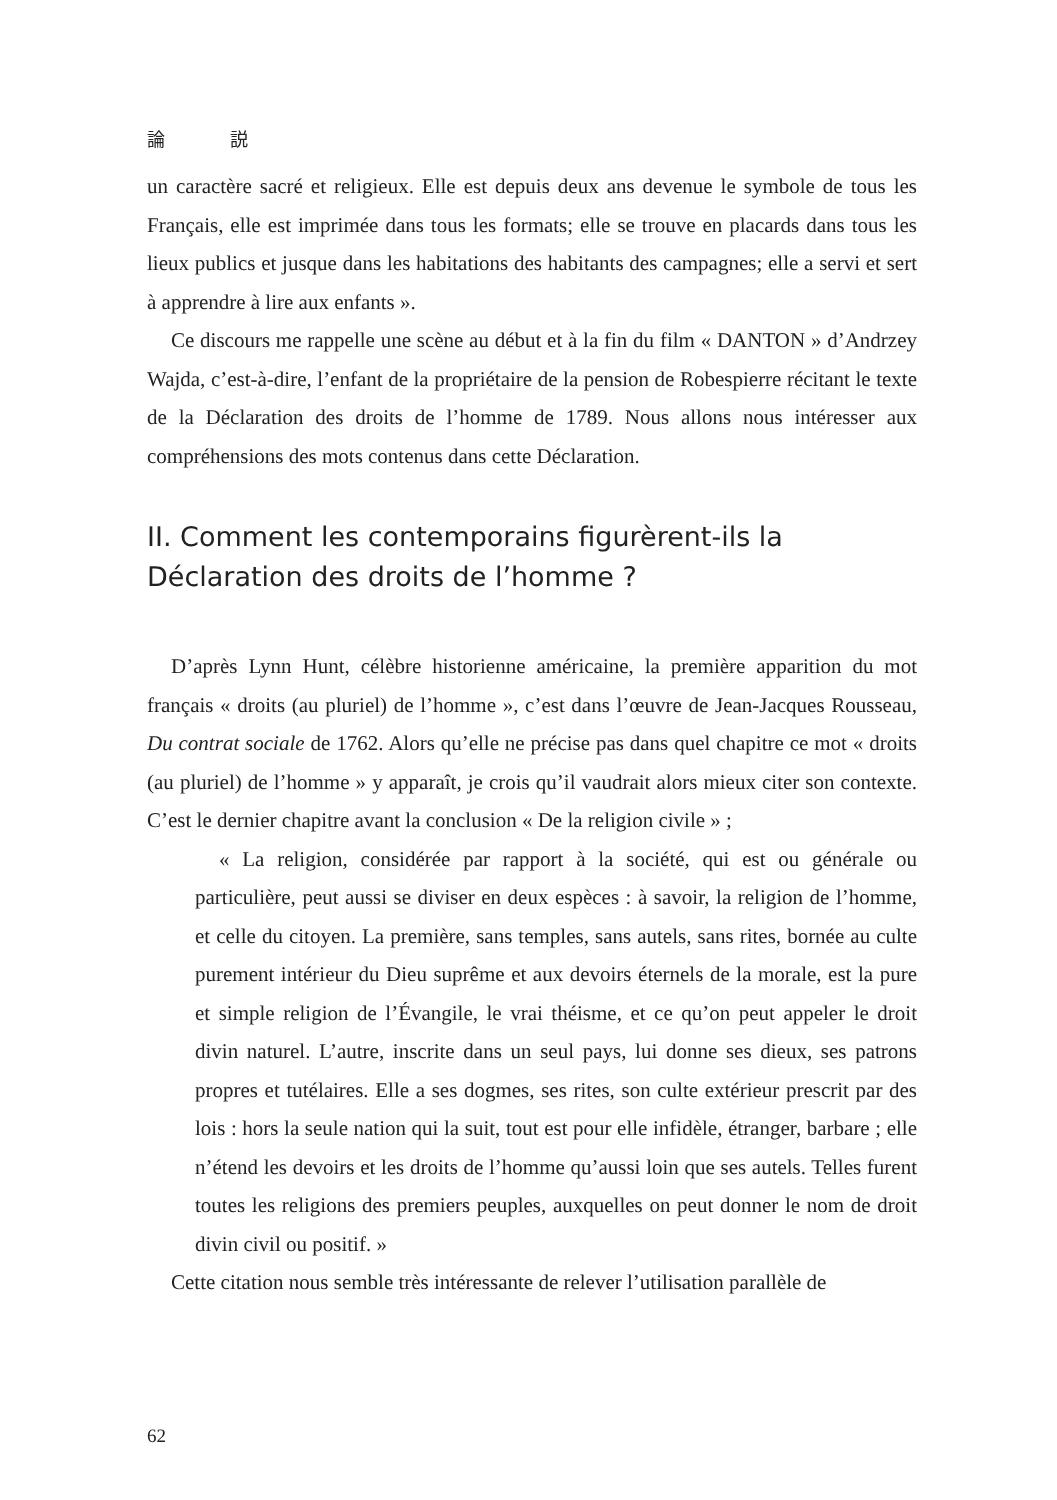論 説
un caractère sacré et religieux. Elle est depuis deux ans devenue le symbole de tous les Français, elle est imprimée dans tous les formats; elle se trouve en placards dans tous les lieux publics et jusque dans les habitations des habitants des campagnes; elle a servi et sert à apprendre à lire aux enfants ».
Ce discours me rappelle une scène au début et à la fin du film « DANTON » d’Andrzey Wajda, c’est-à-dire, l’enfant de la propriétaire de la pension de Robespierre récitant le texte de la Déclaration des droits de l’homme de 1789. Nous allons nous intéresser aux compréhensions des mots contenus dans cette Déclaration.
II. Comment les contemporains figurèrent-ils la Déclaration des droits de l’homme ?
D’après Lynn Hunt, célèbre historienne américaine, la première apparition du mot français « droits (au pluriel) de l’homme », c’est dans l’œuvre de Jean-Jacques Rousseau, Du contrat sociale de 1762. Alors qu’elle ne précise pas dans quel chapitre ce mot « droits (au pluriel) de l’homme » y apparaît, je crois qu’il vaudrait alors mieux citer son contexte. C’est le dernier chapitre avant la conclusion « De la religion civile » ;
« La religion, considérée par rapport à la société, qui est ou générale ou particulière, peut aussi se diviser en deux espèces : à savoir, la religion de l’homme, et celle du citoyen. La première, sans temples, sans autels, sans rites, bornée au culte purement intérieur du Dieu suprême et aux devoirs éternels de la morale, est la pure et simple religion de l’Évangile, le vrai théisme, et ce qu’on peut appeler le droit divin naturel. L’autre, inscrite dans un seul pays, lui donne ses dieux, ses patrons propres et tutélaires. Elle a ses dogmes, ses rites, son culte extérieur prescrit par des lois : hors la seule nation qui la suit, tout est pour elle infidèle, étranger, barbare ; elle n’étend les devoirs et les droits de l’homme qu’aussi loin que ses autels. Telles furent toutes les religions des premiers peuples, auxquelles on peut donner le nom de droit divin civil ou positif. »
Cette citation nous semble très intéressante de relever l’utilisation parallèle de
62